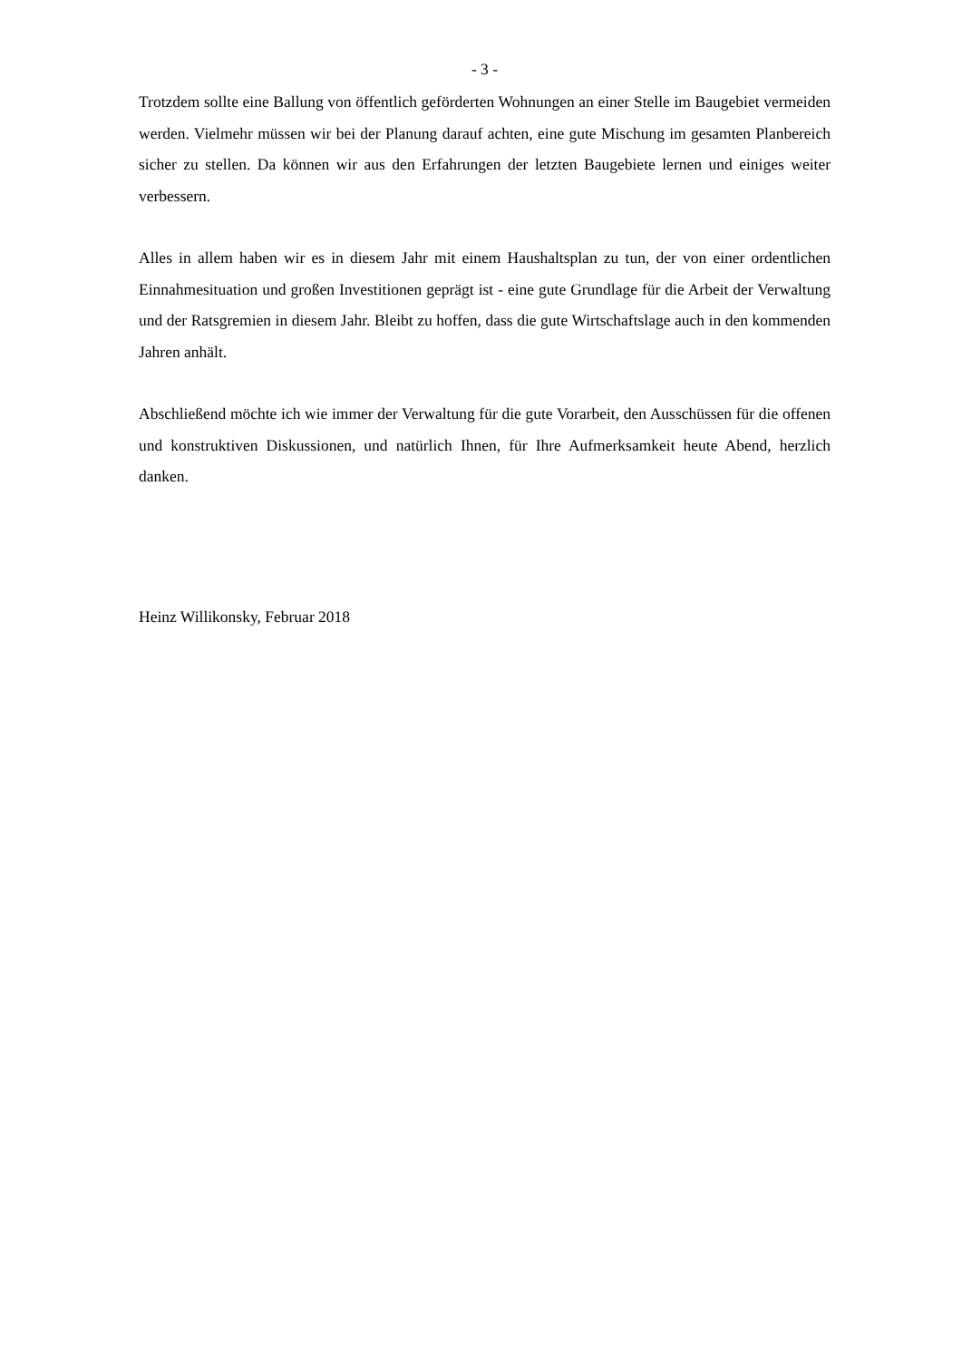- 3 -
Trotzdem sollte eine Ballung von öffentlich geförderten Wohnungen an einer Stelle im Baugebiet vermeiden werden. Vielmehr müssen wir bei der Planung darauf achten, eine gute Mischung im gesamten Planbereich sicher zu stellen. Da können wir aus den Erfahrungen der letzten Baugebiete lernen und einiges weiter verbessern.
Alles in allem haben wir es in diesem Jahr mit einem Haushaltsplan zu tun, der von einer ordentlichen Einnahmesituation und großen Investitionen geprägt ist - eine gute Grundlage für die Arbeit der Verwaltung und der Ratsgremien in diesem Jahr. Bleibt zu hoffen, dass die gute Wirtschaftslage auch in den kommenden Jahren anhält.
Abschließend möchte ich wie immer der Verwaltung für die gute Vorarbeit, den Ausschüssen für die offenen und konstruktiven Diskussionen, und natürlich Ihnen, für Ihre Aufmerksamkeit heute Abend, herzlich danken.
Heinz Willikonsky, Februar 2018